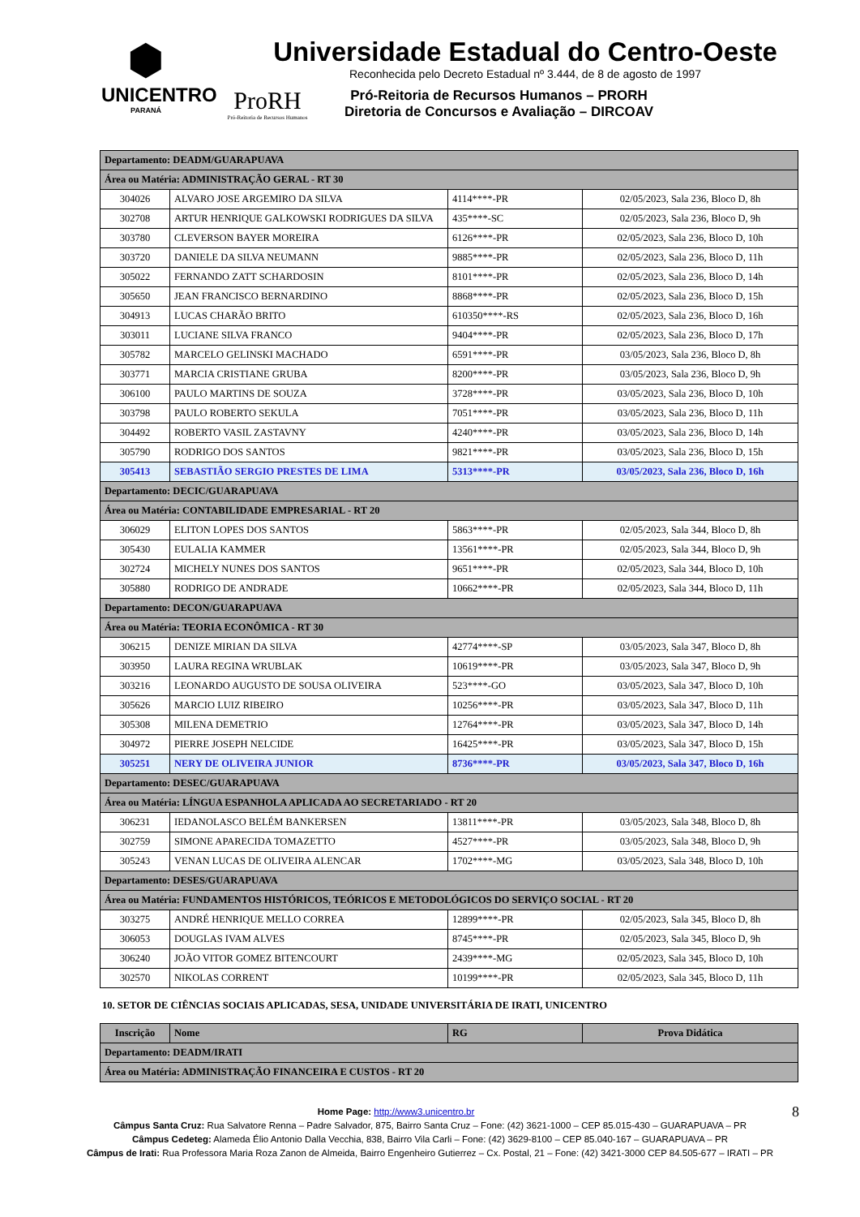⬢
UNICENTRO
PARANÁ
Universidade Estadual do Centro-Oeste
Reconhecida pelo Decreto Estadual nº 3.444, de 8 de agosto de 1997
ProRH
Pró-Reitoria de Recursos Humanos
Pró-Reitoria de Recursos Humanos – PRORH
Diretoria de Concursos e Avaliação – DIRCOAV
| Departamento: DEADM/GUARAPUAVA | | | |
| Área ou Matéria: ADMINISTRAÇÃO GERAL - RT 30 | | | |
| 304026 | ALVARO JOSE ARGEMIRO DA SILVA | 4114****-PR | 02/05/2023, Sala 236, Bloco D, 8h |
| 302708 | ARTUR HENRIQUE GALKOWSKI RODRIGUES DA SILVA | 435****-SC | 02/05/2023, Sala 236, Bloco D, 9h |
| 303780 | CLEVERSON BAYER MOREIRA | 6126****-PR | 02/05/2023, Sala 236, Bloco D, 10h |
| 303720 | DANIELE DA SILVA NEUMANN | 9885****-PR | 02/05/2023, Sala 236, Bloco D, 11h |
| 305022 | FERNANDO ZATT SCHARDOSIN | 8101****-PR | 02/05/2023, Sala 236, Bloco D, 14h |
| 305650 | JEAN FRANCISCO BERNARDINO | 8868****-PR | 02/05/2023, Sala 236, Bloco D, 15h |
| 304913 | LUCAS CHARÃO BRITO | 610350****-RS | 02/05/2023, Sala 236, Bloco D, 16h |
| 303011 | LUCIANE SILVA FRANCO | 9404****-PR | 02/05/2023, Sala 236, Bloco D, 17h |
| 305782 | MARCELO GELINSKI MACHADO | 6591****-PR | 03/05/2023, Sala 236, Bloco D, 8h |
| 303771 | MARCIA CRISTIANE GRUBA | 8200****-PR | 03/05/2023, Sala 236, Bloco D, 9h |
| 306100 | PAULO MARTINS DE SOUZA | 3728****-PR | 03/05/2023, Sala 236, Bloco D, 10h |
| 303798 | PAULO ROBERTO SEKULA | 7051****-PR | 03/05/2023, Sala 236, Bloco D, 11h |
| 304492 | ROBERTO VASIL ZASTAVNY | 4240****-PR | 03/05/2023, Sala 236, Bloco D, 14h |
| 305790 | RODRIGO DOS SANTOS | 9821****-PR | 03/05/2023, Sala 236, Bloco D, 15h |
| 305413 | SEBASTIÃO SERGIO PRESTES DE LIMA | 5313****-PR | 03/05/2023, Sala 236, Bloco D, 16h |
| Departamento: DECIC/GUARAPUAVA | | | |
| Área ou Matéria: CONTABILIDADE EMPRESARIAL - RT 20 | | | |
| 306029 | ELITON LOPES DOS SANTOS | 5863****-PR | 02/05/2023, Sala 344, Bloco D, 8h |
| 305430 | EULALIA KAMMER | 13561****-PR | 02/05/2023, Sala 344, Bloco D, 9h |
| 302724 | MICHELY NUNES DOS SANTOS | 9651****-PR | 02/05/2023, Sala 344, Bloco D, 10h |
| 305880 | RODRIGO DE ANDRADE | 10662****-PR | 02/05/2023, Sala 344, Bloco D, 11h |
| Departamento: DECON/GUARAPUAVA | | | |
| Área ou Matéria: TEORIA ECONÔMICA - RT 30 | | | |
| 306215 | DENIZE MIRIAN DA SILVA | 42774****-SP | 03/05/2023, Sala 347, Bloco D, 8h |
| 303950 | LAURA REGINA WRUBLAK | 10619****-PR | 03/05/2023, Sala 347, Bloco D, 9h |
| 303216 | LEONARDO AUGUSTO DE SOUSA OLIVEIRA | 523****-GO | 03/05/2023, Sala 347, Bloco D, 10h |
| 305626 | MARCIO LUIZ RIBEIRO | 10256****-PR | 03/05/2023, Sala 347, Bloco D, 11h |
| 305308 | MILENA DEMETRIO | 12764****-PR | 03/05/2023, Sala 347, Bloco D, 14h |
| 304972 | PIERRE JOSEPH NELCIDE | 16425****-PR | 03/05/2023, Sala 347, Bloco D, 15h |
| 305251 | NERY DE OLIVEIRA JUNIOR | 8736****-PR | 03/05/2023, Sala 347, Bloco D, 16h |
| Departamento: DESEC/GUARAPUAVA | | | |
| Área ou Matéria: LÍNGUA ESPANHOLA APLICADA AO SECRETARIADO - RT 20 | | | |
| 306231 | IEDANOLASCO BELÉM BANKERSEN | 13811****-PR | 03/05/2023, Sala 348, Bloco D, 8h |
| 302759 | SIMONE APARECIDA TOMAZETTO | 4527****-PR | 03/05/2023, Sala 348, Bloco D, 9h |
| 305243 | VENAN LUCAS DE OLIVEIRA ALENCAR | 1702****-MG | 03/05/2023, Sala 348, Bloco D, 10h |
| Departamento: DESES/GUARAPUAVA | | | |
| Área ou Matéria: FUNDAMENTOS HISTÓRICOS, TEÓRICOS E METODOLÓGICOS DO SERVIÇO SOCIAL - RT 20 | | | |
| 303275 | ANDRÉ HENRIQUE MELLO CORREA | 12899****-PR | 02/05/2023, Sala 345, Bloco D, 8h |
| 306053 | DOUGLAS IVAM ALVES | 8745****-PR | 02/05/2023, Sala 345, Bloco D, 9h |
| 306240 | JOÃO VITOR GOMEZ BITENCOURT | 2439****-MG | 02/05/2023, Sala 345, Bloco D, 10h |
| 302570 | NIKOLAS CORRENT | 10199****-PR | 02/05/2023, Sala 345, Bloco D, 11h |
10. SETOR DE CIÊNCIAS SOCIAIS APLICADAS, SESA, UNIDADE UNIVERSITÁRIA DE IRATI, UNICENTRO
| Inscrição | Nome | RG | Prova Didática |
| --- | --- | --- | --- |
| Departamento: DEADM/IRATI | | | |
| Área ou Matéria: ADMINISTRAÇÃO FINANCEIRA E CUSTOS - RT 20 | | | |
Home Page: http://www3.unicentro.br 8
Câmpus Santa Cruz: Rua Salvatore Renna – Padre Salvador, 875, Bairro Santa Cruz – Fone: (42) 3621-1000 – CEP 85.015-430 – GUARAPUAVA – PR
Câmpus Cedeteg: Alameda Élio Antonio Dalla Vecchia, 838, Bairro Vila Carli – Fone: (42) 3629-8100 – CEP 85.040-167 – GUARAPUAVA – PR
Câmpus de Irati: Rua Professora Maria Roza Zanon de Almeida, Bairro Engenheiro Gutierrez – Cx. Postal, 21 – Fone: (42) 3421-3000 CEP 84.505-677 – IRATI – PR